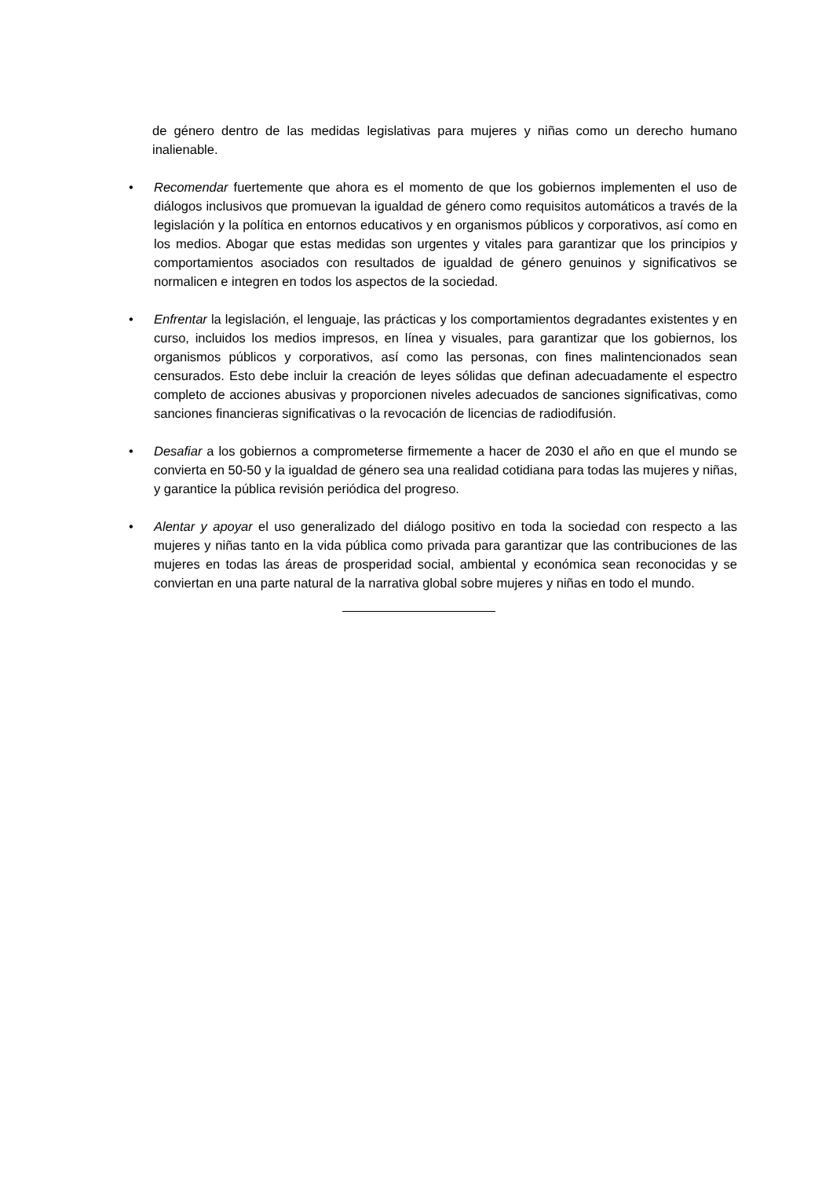de género dentro de las medidas legislativas para mujeres y niñas como un derecho humano inalienable.
• Recomendar fuertemente que ahora es el momento de que los gobiernos implementen el uso de diálogos inclusivos que promuevan la igualdad de género como requisitos automáticos a través de la legislación y la política en entornos educativos y en organismos públicos y corporativos, así como en los medios. Abogar que estas medidas son urgentes y vitales para garantizar que los principios y comportamientos asociados con resultados de igualdad de género genuinos y significativos se normalicen e integren en todos los aspectos de la sociedad.
• Enfrentar la legislación, el lenguaje, las prácticas y los comportamientos degradantes existentes y en curso, incluidos los medios impresos, en línea y visuales, para garantizar que los gobiernos, los organismos públicos y corporativos, así como las personas, con fines malintencionados sean censurados. Esto debe incluir la creación de leyes sólidas que definan adecuadamente el espectro completo de acciones abusivas y proporcionen niveles adecuados de sanciones significativas, como sanciones financieras significativas o la revocación de licencias de radiodifusión.
• Desafiar a los gobiernos a comprometerse firmemente a hacer de 2030 el año en que el mundo se convierta en 50-50 y la igualdad de género sea una realidad cotidiana para todas las mujeres y niñas, y garantice la pública revisión periódica del progreso.
• Alentar y apoyar el uso generalizado del diálogo positivo en toda la sociedad con respecto a las mujeres y niñas tanto en la vida pública como privada para garantizar que las contribuciones de las mujeres en todas las áreas de prosperidad social, ambiental y económica sean reconocidas y se conviertan en una parte natural de la narrativa global sobre mujeres y niñas en todo el mundo.